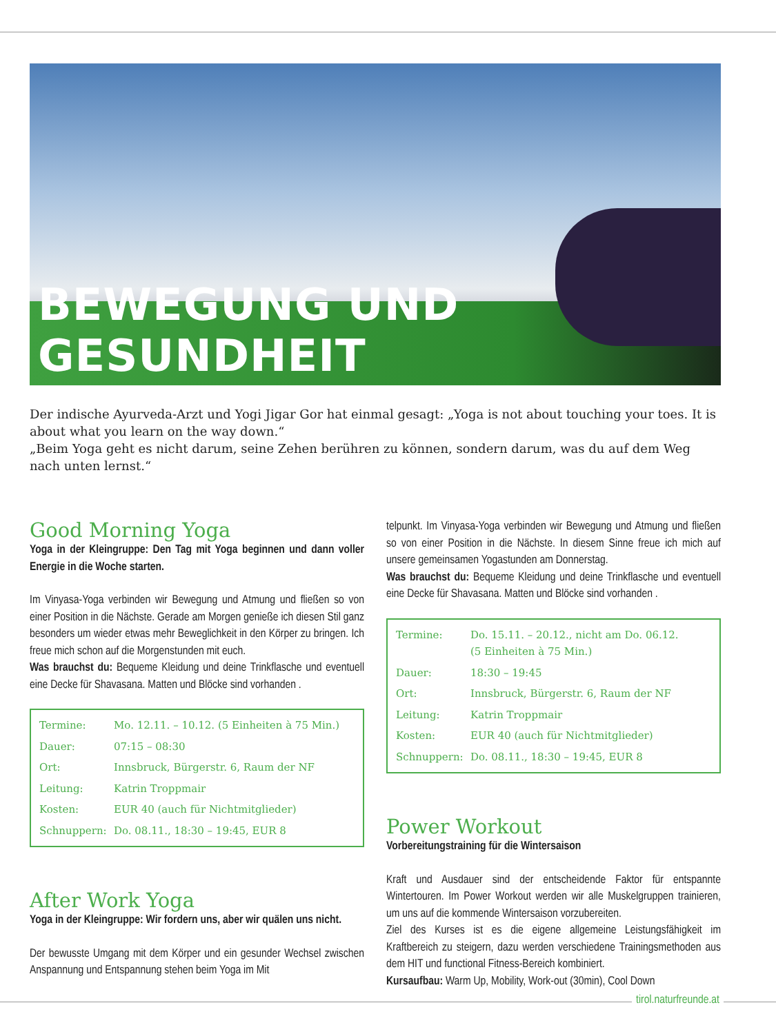BEWEGUNG UND GESUNDHEIT
Der indische Ayurveda-Arzt und Yogi Jigar Gor hat einmal gesagt: „Yoga is not about touching your toes. It is about what you learn on the way down.“
„Beim Yoga geht es nicht darum, seine Zehen berühren zu können, sondern darum, was du auf dem Weg nach unten lernst.“
Good Morning Yoga
Yoga in der Kleingruppe: Den Tag mit Yoga beginnen und dann voller Energie in die Woche starten.
Im Vinyasa-Yoga verbinden wir Bewegung und Atmung und fließen so von einer Position in die Nächste. Gerade am Morgen genieße ich diesen Stil ganz besonders um wieder etwas mehr Beweglichkeit in den Körper zu bringen. Ich freue mich schon auf die Morgenstunden mit euch.
Was brauchst du: Bequeme Kleidung und deine Trinkflasche und eventuell eine Decke für Shavasana. Matten und Blöcke sind vorhan­den .
| Termine: | Mo. 12.11. – 10.12. (5 Einheiten à 75 Min.) |
| Dauer: | 07:15 – 08:30 |
| Ort: | Innsbruck, Bürgerstr. 6, Raum der NF |
| Leitung: | Katrin Troppmair |
| Kosten: | EUR 40 (auch für Nichtmitglieder) |
| Schnuppern: | Do. 08.11., 18:30 – 19:45, EUR 8 |
After Work Yoga
Yoga in der Kleingruppe: Wir fordern uns, aber wir quälen uns nicht.
Der bewusste Umgang mit dem Körper und ein gesunder Wechsel zwischen Anspannung und Entspannung stehen beim Yoga im Mit­
telpunkt. Im Vinyasa-Yoga verbinden wir Bewegung und Atmung und fließen so von einer Position in die Nächste. In diesem Sinne freue ich mich auf unsere gemeinsamen Yogastunden am Donnerstag.
Was brauchst du: Bequeme Kleidung und deine Trinkflasche und eventuell eine Decke für Shavasana. Matten und Blöcke sind vorhan­den .
| Termine: | Do. 15.11. – 20.12., nicht am Do. 06.12. (5 Einheiten à 75 Min.) |
| Dauer: | 18:30 – 19:45 |
| Ort: | Innsbruck, Bürgerstr. 6, Raum der NF |
| Leitung: | Katrin Troppmair |
| Kosten: | EUR 40 (auch für Nichtmitglieder) |
| Schnuppern: | Do. 08.11., 18:30 – 19:45, EUR 8 |
Power Workout
Vorbereitungstraining für die Wintersaison
Kraft und Ausdauer sind der entscheidende Faktor für entspannte Wintertouren. Im Power Workout werden wir alle Muskelgruppen trai­nieren, um uns auf die kommende Wintersaison vorzubereiten.
Ziel des Kurses ist es die eigene allgemeine Leistungsfähigkeit im Kraftbereich zu steigern, dazu werden verschiedene Trainingsmetho­den aus dem HIT und functional Fitness-Bereich kombiniert.
Kursaufbau: Warm Up, Mobility, Work-out (30min), Cool Down
tirol.naturfreunde.at